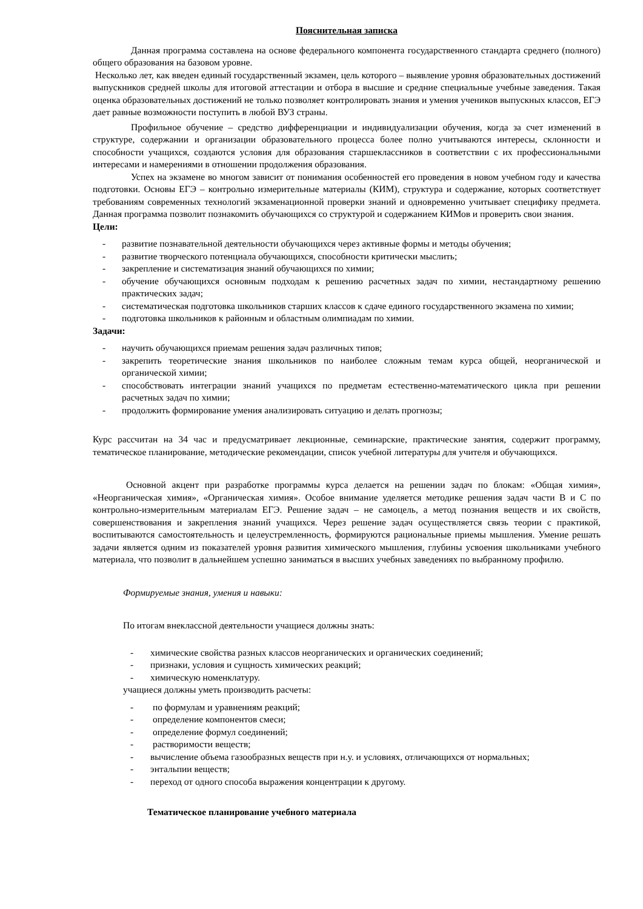Пояснительная записка
Данная программа составлена на основе федерального компонента государственного стандарта среднего (полного) общего образования на базовом уровне.
Несколько лет, как введен единый государственный экзамен, цель которого – выявление уровня образовательных достижений выпускников средней школы для итоговой аттестации и отбора в высшие и средние специальные учебные заведения. Такая оценка образовательных достижений не только позволяет контролировать знания и умения учеников выпускных классов, ЕГЭ дает равные возможности поступить в любой ВУЗ страны.
Профильное обучение – средство дифференциации и индивидуализации обучения, когда за счет изменений в структуре, содержании и организации образовательного процесса более полно учитываются интересы, склонности и способности учащихся, создаются условия для образования старшеклассников в соответствии с их профессиональными интересами и намерениями в отношении продолжения образования.
Успех на экзамене во многом зависит от понимания особенностей его проведения в новом учебном году и качества подготовки. Основы ЕГЭ – контрольно измерительные материалы (КИМ), структура и содержание, которых соответствует требованиям современных технологий экзаменационной проверки знаний и одновременно учитывает специфику предмета. Данная программа позволит познакомить обучающихся со структурой и содержанием КИМов и проверить свои знания.
Цели:
- развитие познавательной деятельности обучающихся через активные формы и методы обучения;
- развитие творческого потенциала обучающихся, способности критически мыслить;
- закрепление и систематизация знаний обучающихся по химии;
- обучение обучающихся основным подходам к решению расчетных задач по химии, нестандартному решению практических задач;
- систематическая подготовка школьников старших классов к сдаче единого государственного экзамена по химии;
- подготовка школьников к районным и областным олимпиадам по химии.
Задачи:
- научить обучающихся приемам решения задач различных типов;
- закрепить теоретические знания школьников по наиболее сложным темам курса общей, неорганической и органической химии;
- способствовать интеграции знаний учащихся по предметам естественно-математического цикла при решении расчетных задач по химии;
- продолжить формирование умения анализировать ситуацию и делать прогнозы;
Курс рассчитан на 34 час и предусматривает лекционные, семинарские, практические занятия, содержит программу, тематическое планирование, методические рекомендации, список учебной литературы для учителя и обучающихся.
Основной акцент при разработке программы курса делается на решении задач по блокам: «Общая химия», «Неорганическая химия», «Органическая химия». Особое внимание уделяется методике решения задач части В и С по контрольно-измерительным материалам ЕГЭ. Решение задач – не самоцель, а метод познания веществ и их свойств, совершенствования и закрепления знаний учащихся. Через решение задач осуществляется связь теории с практикой, воспитываются самостоятельность и целеустремленность, формируются рациональные приемы мышления. Умение решать задачи является одним из показателей уровня развития химического мышления, глубины усвоения школьниками учебного материала, что позволит в дальнейшем успешно заниматься в высших учебных заведениях по выбранному профилю.
Формируемые знания, умения и навыки:
По итогам внеклассной деятельности учащиеся должны знать:
- химические свойства разных классов неорганических и органических соединений;
- признаки, условия и сущность химических реакций;
- химическую номенклатуру.
учащиеся должны уметь производить расчеты:
- по формулам и уравнениям реакций;
- определение компонентов смеси;
- определение формул соединений;
- растворимости веществ;
- вычисление объема газообразных веществ при н.у. и условиях, отличающихся от нормальных;
- энтальпии веществ;
- переход от одного способа выражения концентрации к другому.
Тематическое планирование учебного материала